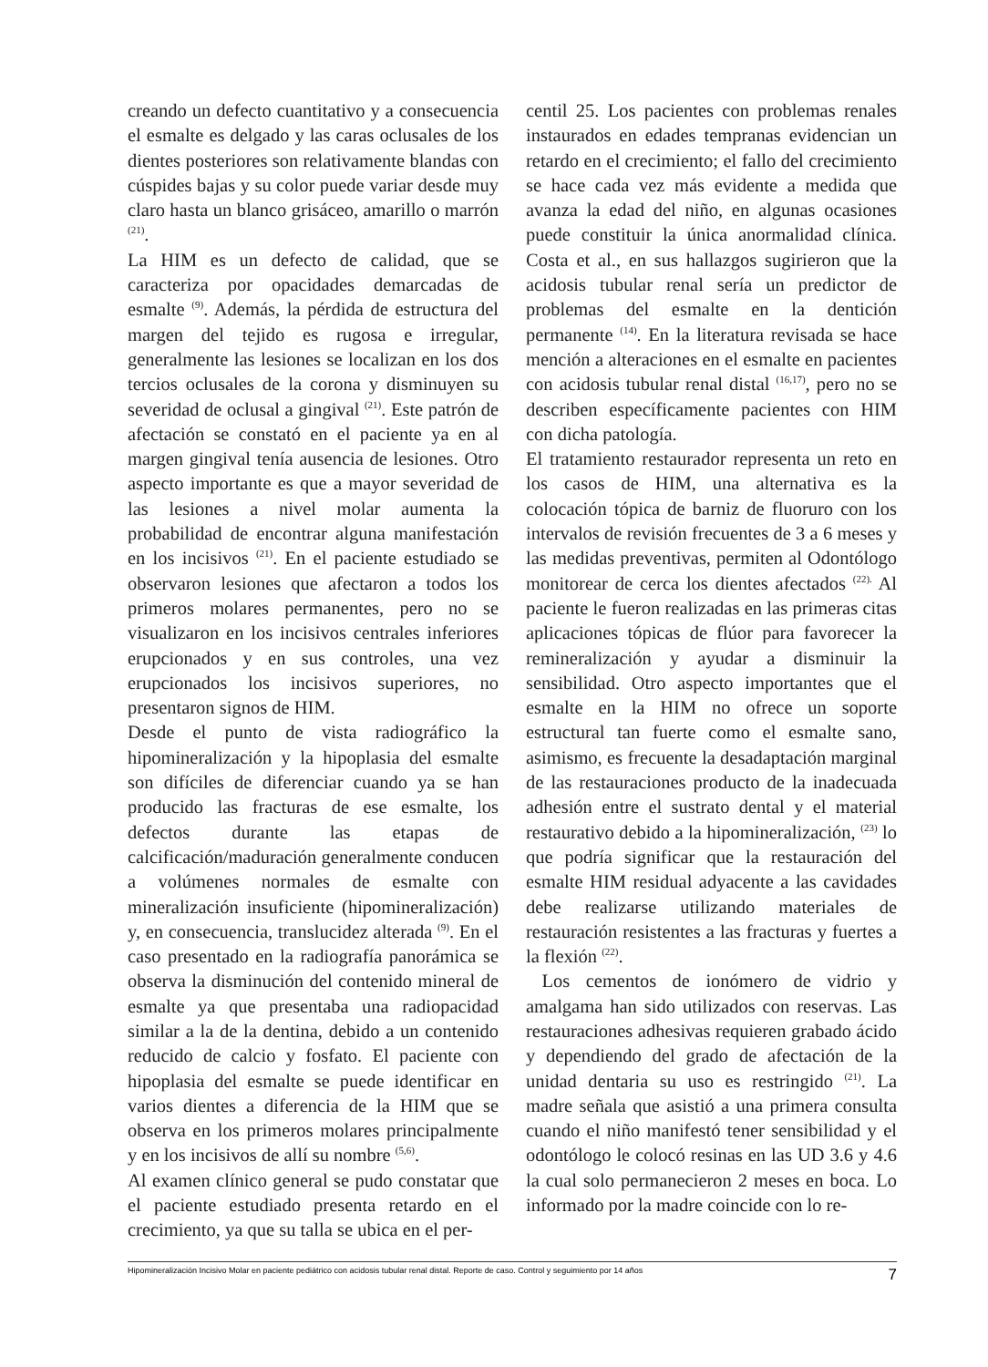creando un defecto cuantitativo y a consecuencia el esmalte es delgado y las caras oclusales de los dientes posteriores son relativamente blandas con cúspides bajas y su color puede variar desde muy claro hasta un blanco grisáceo, amarillo o marrón <sup>(21)</sup>.
La HIM es un defecto de calidad, que se caracteriza por opacidades demarcadas de esmalte <sup>(9)</sup>. Además, la pérdida de estructura del margen del tejido es rugosa e irregular, generalmente las lesiones se localizan en los dos tercios oclusales de la corona y disminuyen su severidad de oclusal a gingival <sup>(21)</sup>. Este patrón de afectación se constató en el paciente ya en al margen gingival tenía ausencia de lesiones. Otro aspecto importante es que a mayor severidad de las lesiones a nivel molar aumenta la probabilidad de encontrar alguna manifestación en los incisivos <sup>(21)</sup>. En el paciente estudiado se observaron lesiones que afectaron a todos los primeros molares permanentes, pero no se visualizaron en los incisivos centrales inferiores erupcionados y en sus controles, una vez erupcionados los incisivos superiores, no presentaron signos de HIM.
Desde el punto de vista radiográfico la hipomineralización y la hipoplasia del esmalte son difíciles de diferenciar cuando ya se han producido las fracturas de ese esmalte, los defectos durante las etapas de calcificación/maduración generalmente conducen a volúmenes normales de esmalte con mineralización insuficiente (hipomineralización) y, en consecuencia, translucidez alterada <sup>(9)</sup>. En el caso presentado en la radiografía panorámica se observa la disminución del contenido mineral de esmalte ya que presentaba una radiopacidad similar a la de la dentina, debido a un contenido reducido de calcio y fosfato. El paciente con hipoplasia del esmalte se puede identificar en varios dientes a diferencia de la HIM que se observa en los primeros molares principalmente y en los incisivos de allí su nombre <sup>(5,6)</sup>.
Al examen clínico general se pudo constatar que el paciente estudiado presenta retardo en el crecimiento, ya que su talla se ubica en el per-
centil 25. Los pacientes con problemas renales instaurados en edades tempranas evidencian un retardo en el crecimiento; el fallo del crecimiento se hace cada vez más evidente a medida que avanza la edad del niño, en algunas ocasiones puede constituir la única anormalidad clínica. Costa et al., en sus hallazgos sugirieron que la acidosis tubular renal sería un predictor de problemas del esmalte en la dentición permanente <sup>(14)</sup>. En la literatura revisada se hace mención a alteraciones en el esmalte en pacientes con acidosis tubular renal distal <sup>(16,17)</sup>, pero no se describen específicamente pacientes con HIM con dicha patología.
El tratamiento restaurador representa un reto en los casos de HIM, una alternativa es la colocación tópica de barniz de fluoruro con los intervalos de revisión frecuentes de 3 a 6 meses y las medidas preventivas, permiten al Odontólogo monitorear de cerca los dientes afectados <sup>(22).</sup> Al paciente le fueron realizadas en las primeras citas aplicaciones tópicas de flúor para favorecer la remineralización y ayudar a disminuir la sensibilidad. Otro aspecto importantes que el esmalte en la HIM no ofrece un soporte estructural tan fuerte como el esmalte sano, asimismo, es frecuente la desadaptación marginal de las restauraciones producto de la inadecuada adhesión entre el sustrato dental y el material restaurativo debido a la hipomineralización, <sup>(23)</sup> lo que podría significar que la restauración del esmalte HIM residual adyacente a las cavidades debe realizarse utilizando materiales de restauración resistentes a las fracturas y fuertes a la flexión <sup>(22)</sup>.
Los cementos de ionómero de vidrio y amalgama han sido utilizados con reservas. Las restauraciones adhesivas requieren grabado ácido y dependiendo del grado de afectación de la unidad dentaria su uso es restringido <sup>(21)</sup>. La madre señala que asistió a una primera consulta cuando el niño manifestó tener sensibilidad y el odontólogo le colocó resinas en las UD 3.6 y 4.6 la cual solo permanecieron 2 meses en boca. Lo informado por la madre coincide con lo re-
Hipomineralización Incisivo Molar en paciente pediátrico con acidosis tubular renal distal. Reporte de caso. Control y seguimiento por 14 años 7